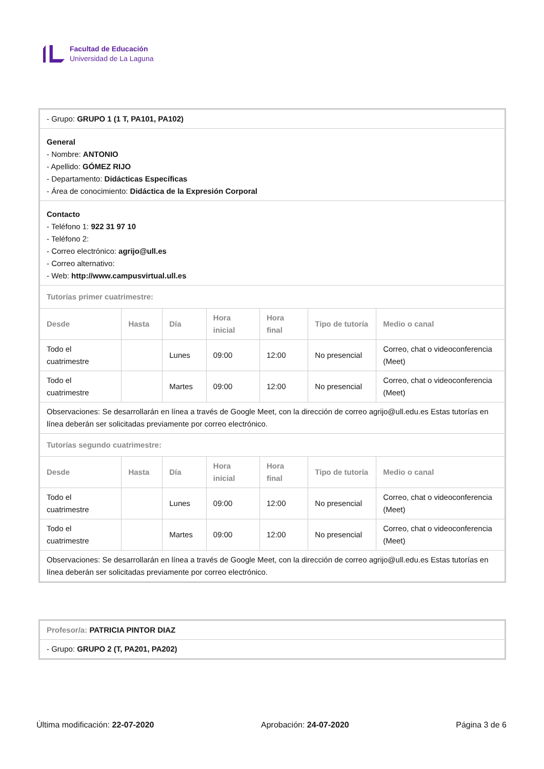Facultad de Educación
Universidad de La Laguna
| - Grupo: GRUPO 1 (1 T, PA101, PA102) | | | | | | |
| General - Nombre: ANTONIO - Apellido: GÓMEZ RIJO - Departamento: Didácticas Específicas - Área de conocimiento: Didáctica de la Expresión Corporal | | | | | | |
| Contacto - Teléfono 1: 922 31 97 10 - Teléfono 2: - Correo electrónico: agrijo@ull.es - Correo alternativo: - Web: http://www.campusvirtual.ull.es | | | | | | |
| Tutorías primer cuatrimestre: | | | | | | |
| Desde | Hasta | Día | Hora inicial | Hora final | Tipo de tutoría | Medio o canal |
| Todo el cuatrimestre | | Lunes | 09:00 | 12:00 | No presencial | Correo, chat o videoconferencia (Meet) |
| Todo el cuatrimestre | | Martes | 09:00 | 12:00 | No presencial | Correo, chat o videoconferencia (Meet) |
| Observaciones: Se desarrollarán en línea a través de Google Meet, con la dirección de correo agrijo@ull.edu.es Estas tutorías en línea deberán ser solicitadas previamente por correo electrónico. | | | | | | |
| Tutorías segundo cuatrimestre: | | | | | | |
| Desde | Hasta | Día | Hora inicial | Hora final | Tipo de tutoría | Medio o canal |
| Todo el cuatrimestre | | Lunes | 09:00 | 12:00 | No presencial | Correo, chat o videoconferencia (Meet) |
| Todo el cuatrimestre | | Martes | 09:00 | 12:00 | No presencial | Correo, chat o videoconferencia (Meet) |
| Observaciones: Se desarrollarán en línea a través de Google Meet, con la dirección de correo agrijo@ull.edu.es Estas tutorías en línea deberán ser solicitadas previamente por correo electrónico. | | | | | | |
| Profesor/a: PATRICIA PINTOR DIAZ |
| - Grupo: GRUPO 2 (T, PA201, PA202) |
Última modificación: 22-07-2020 Aprobación: 24-07-2020 Página 3 de 6